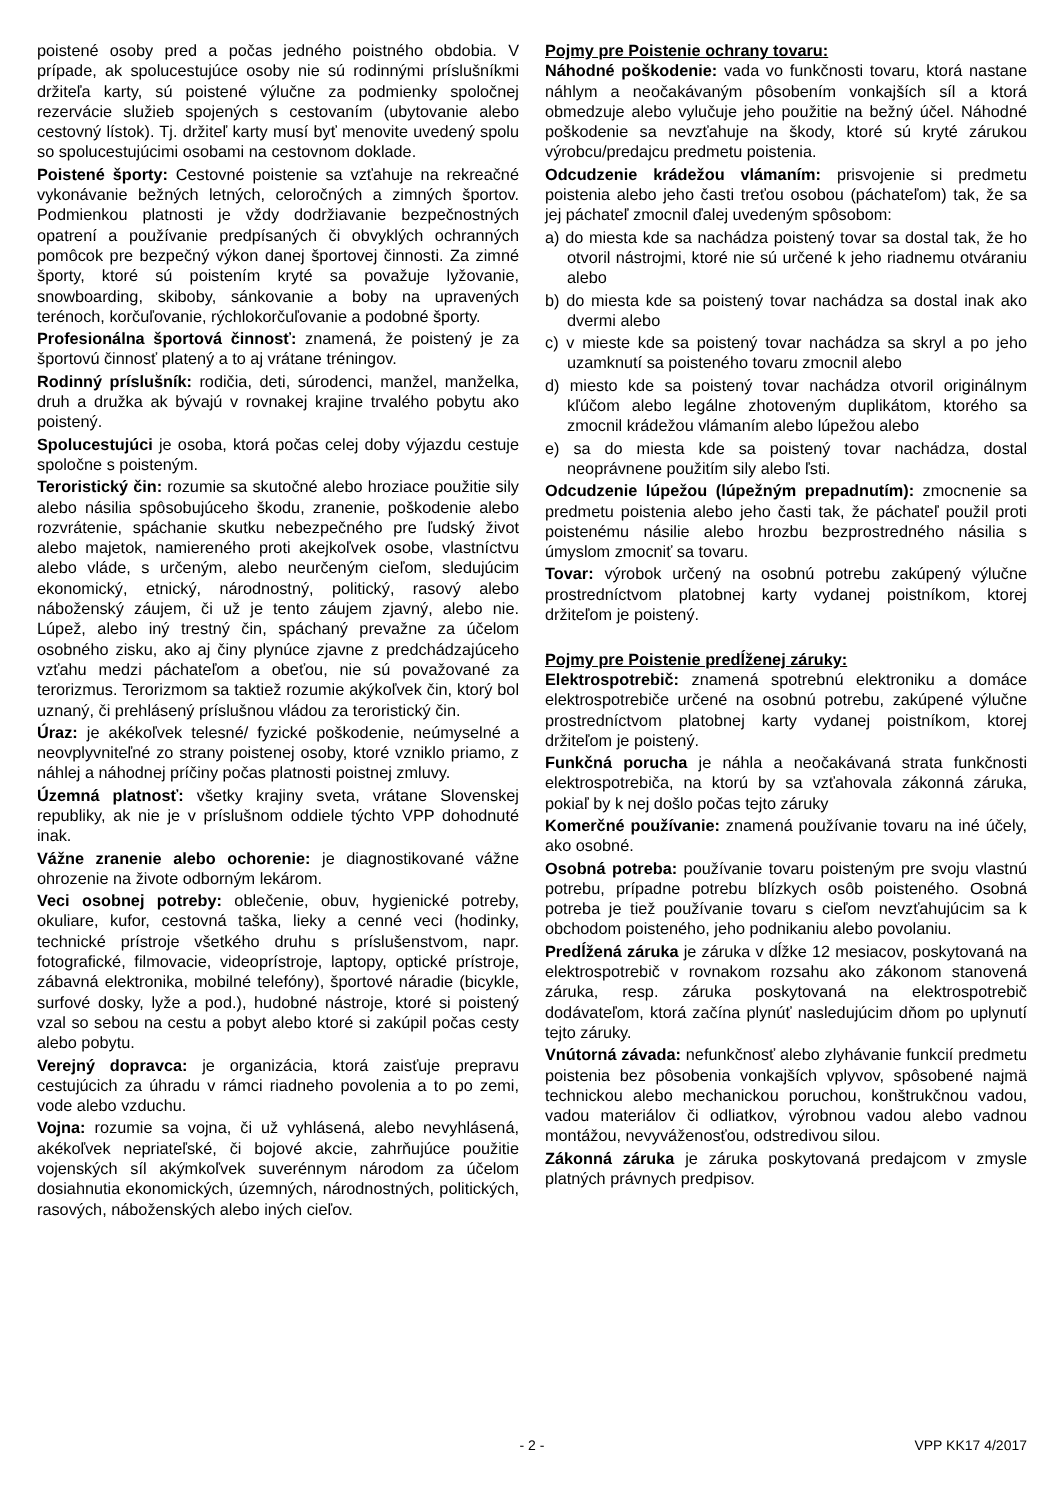poistené osoby pred a počas jedného poistného obdobia. V prípade, ak spolucestujúce osoby nie sú rodinnými príslušníkmi držiteľa karty, sú poistené výlučne za podmienky spoločnej rezervácie služieb spojených s cestovaním (ubytovanie alebo cestovný lístok). Tj. držiteľ karty musí byť menovite uvedený spolu so spolucestujúcimi osobami na cestovnom doklade.
Poistené športy: Cestovné poistenie sa vzťahuje na rekreačné vykonávanie bežných letných, celoročných a zimných športov. Podmienkou platnosti je vždy dodržiavanie bezpečnostných opatrení a používanie predpísaných či obvyklých ochranných pomôcok pre bezpečný výkon danej športovej činnosti. Za zimné športy, ktoré sú poistením kryté sa považuje lyžovanie, snowboarding, skiboby, sánkovanie a boby na upravených terénoch, korčuľovanie, rýchlokorčuľovanie a podobné športy.
Profesionálna športová činnosť: znamená, že poistený je za športovú činnosť platený a to aj vrátane tréningov.
Rodinný príslušník: rodičia, deti, súrodenci, manžel, manželka, druh a družka ak bývajú v rovnakej krajine trvalého pobytu ako poistený.
Spolucestujúci je osoba, ktorá počas celej doby výjazdu cestuje spoločne s poisteným.
Teroristický čin: rozumie sa skutočné alebo hroziace použitie sily alebo násilia spôsobujúceho škodu, zranenie, poškodenie alebo rozvrátenie, spáchanie skutku nebezpečného pre ľudský život alebo majetok, namiereného proti akejkoľvek osobe, vlastníctvu alebo vláde, s určeným, alebo neurčeným cieľom, sledujúcim ekonomický, etnický, národnostný, politický, rasový alebo náboženský záujem, či už je tento záujem zjavný, alebo nie. Lúpež, alebo iný trestný čin, spáchaný prevažne za účelom osobného zisku, ako aj činy plynúce zjavne z predchádzajúceho vzťahu medzi páchateľom a obeťou, nie sú považované za terorizmus. Terorizmom sa taktiež rozumie akýkoľvek čin, ktorý bol uznaný, či prehlásený príslušnou vládou za teroristický čin.
Úraz: je akékoľvek telesné/ fyzické poškodenie, neúmyselné a neovplyvniteľné zo strany poistenej osoby, ktoré vzniklo priamo, z náhlej a náhodnej príčiny počas platnosti poistnej zmluvy.
Územná platnosť: všetky krajiny sveta, vrátane Slovenskej republiky, ak nie je v príslušnom oddiele týchto VPP dohodnuté inak.
Vážne zranenie alebo ochorenie: je diagnostikované vážne ohrozenie na živote odborným lekárom.
Veci osobnej potreby: oblečenie, obuv, hygienické potreby, okuliare, kufor, cestovná taška, lieky a cenné veci (hodinky, technické prístroje všetkého druhu s príslušenstvom, napr. fotografické, filmovacie, videoprístroje, laptopy, optické prístroje, zábavná elektronika, mobilné telefóny), športové náradie (bicykle, surfové dosky, lyže a pod.), hudobné nástroje, ktoré si poistený vzal so sebou na cestu a pobyt alebo ktoré si zakúpil počas cesty alebo pobytu.
Verejný dopravca: je organizácia, ktorá zaisťuje prepravu cestujúcich za úhradu v rámci riadneho povolenia a to po zemi, vode alebo vzduchu.
Vojna: rozumie sa vojna, či už vyhlásená, alebo nevyhlásená, akékoľvek nepriateľské, či bojové akcie, zahrňujúce použitie vojenských síl akýmkoľvek suverénnym národom za účelom dosiahnutia ekonomických, územných, národnostných, politických, rasových, náboženských alebo iných cieľov.
Pojmy pre Poistenie ochrany tovaru:
Náhodné poškodenie: vada vo funkčnosti tovaru, ktorá nastane náhlym a neočakávaným pôsobením vonkajších síl a ktorá obmedzuje alebo vylučuje jeho použitie na bežný účel. Náhodné poškodenie sa nevzťahuje na škody, ktoré sú kryté zárukou výrobcu/predajcu predmetu poistenia.
Odcudzenie krádežou vlámaním: prisvojenie si predmetu poistenia alebo jeho časti treťou osobou (páchateľom) tak, že sa jej páchateľ zmocnil ďalej uvedeným spôsobom:
a) do miesta kde sa nachádza poistený tovar sa dostal tak, že ho otvoril nástrojmi, ktoré nie sú určené k jeho riadnemu otváraniu alebo
b) do miesta kde sa poistený tovar nachádza sa dostal inak ako dvermi alebo
c) v mieste kde sa poistený tovar nachádza sa skryl a po jeho uzamknutí sa poisteného tovaru zmocnil alebo
d) miesto kde sa poistený tovar nachádza otvoril originálnym kľúčom alebo legálne zhotoveným duplikátom, ktorého sa zmocnil krádežou vlámaním alebo lúpežou alebo
e) sa do miesta kde sa poistený tovar nachádza, dostal neoprávnene použitím sily alebo ľsti.
Odcudzenie lúpežou (lúpežným prepadnutím): zmocnenie sa predmetu poistenia alebo jeho časti tak, že páchateľ použil proti poistenému násilie alebo hrozbu bezprostredného násilia s úmyslom zmocniť sa tovaru.
Tovar: výrobok určený na osobnú potrebu zakúpený výlučne prostredníctvom platobnej karty vydanej poistníkom, ktorej držiteľom je poistený.
Pojmy pre Poistenie predĺženej záruky:
Elektrospotrebič: znamená spotrebnú elektroniku a domáce elektrospotrebiče určené na osobnú potrebu, zakúpené výlučne prostredníctvom platobnej karty vydanej poistníkom, ktorej držiteľom je poistený.
Funkčná porucha je náhla a neočakávaná strata funkčnosti elektrospotrebiča, na ktorú by sa vzťahovala zákonná záruka, pokiaľ by k nej došlo počas tejto záruky
Komerčné používanie: znamená používanie tovaru na iné účely, ako osobné.
Osobná potreba: používanie tovaru poisteným pre svoju vlastnú potrebu, prípadne potrebu blízkych osôb poisteného. Osobná potreba je tiež používanie tovaru s cieľom nevzťahujúcim sa k obchodom poisteného, jeho podnikaniu alebo povolaniu.
Predĺžená záruka je záruka v dĺžke 12 mesiacov, poskytovaná na elektrospotrebič v rovnakom rozsahu ako zákonom stanovená záruka, resp. záruka poskytovaná na elektrospotrebič dodávateľom, ktorá začína plynúť nasledujúcim dňom po uplynutí tejto záruky.
Vnútorná závada: nefunkčnosť alebo zlyhávanie funkcií predmetu poistenia bez pôsobenia vonkajších vplyvov, spôsobené najmä technickou alebo mechanickou poruchou, konštrukčnou vadou, vadou materiálov či odliatkov, výrobnou vadou alebo vadnou montážou, nevyváženosťou, odstredivou silou.
Zákonná záruka je záruka poskytovaná predajcom v zmysle platných právnych predpisov.
- 2 - VPP KK17 4/2017